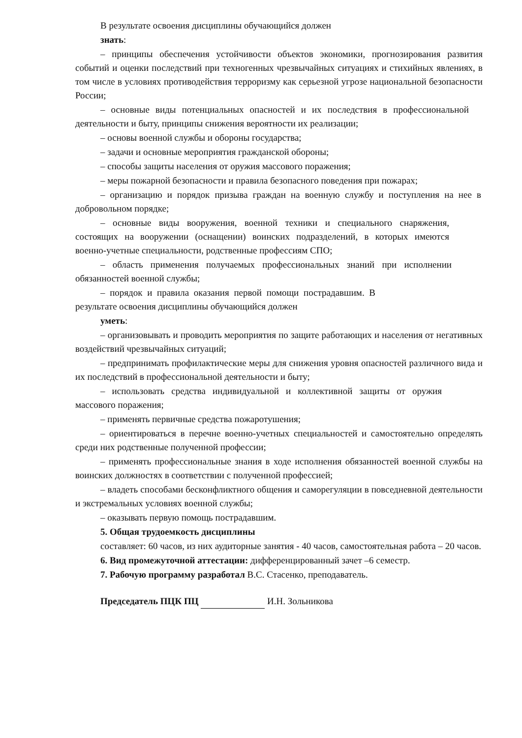В результате освоения дисциплины обучающийся должен
знать:
– принципы обеспечения устойчивости объектов экономики, прогнозирования развития событий и оценки последствий при техногенных чрезвычайных ситуациях и стихийных явлениях, в том числе в условиях противодействия терроризму как серьезной угрозе национальной безопасности России;
– основные виды потенциальных опасностей и их последствия в профессиональной деятельности и быту, принципы снижения вероятности их реализации;
– основы военной службы и обороны государства;
– задачи и основные мероприятия гражданской обороны;
– способы защиты населения от оружия массового поражения;
– меры пожарной безопасности и правила безопасного поведения при пожарах;
– организацию и порядок призыва граждан на военную службу и поступления на нее в добровольном порядке;
– основные виды вооружения, военной техники и специального снаряжения, состоящих на вооружении (оснащении) воинских подразделений, в которых имеются военно-учетные специальности, родственные профессиям СПО;
– область применения получаемых профессиональных знаний при исполнении обязанностей военной службы;
– порядок и правила оказания первой помощи пострадавшим. В результате освоения дисциплины обучающийся должен
уметь:
– организовывать и проводить мероприятия по защите работающих и населения от негативных воздействий чрезвычайных ситуаций;
– предпринимать профилактические меры для снижения уровня опасностей различного вида и их последствий в профессиональной деятельности и быту;
– использовать средства индивидуальной и коллективной защиты от оружия массового поражения;
– применять первичные средства пожаротушения;
– ориентироваться в перечне военно-учетных специальностей и самостоятельно определять среди них родственные полученной профессии;
– применять профессиональные знания в ходе исполнения обязанностей военной службы на воинских должностях в соответствии с полученной профессией;
– владеть способами бесконфликтного общения и саморегуляции в повседневной деятельности и экстремальных условиях военной службы;
– оказывать первую помощь пострадавшим.
5. Общая трудоемкость дисциплины
составляет: 60 часов, из них аудиторные занятия - 40 часов, самостоятельная работа – 20 часов.
6. Вид промежуточной аттестации: дифференцированный зачет –6 семестр.
7. Рабочую программу разработал В.С. Стасенко, преподаватель.
Председатель ПЦК ПЦ И.Н. Зольникова